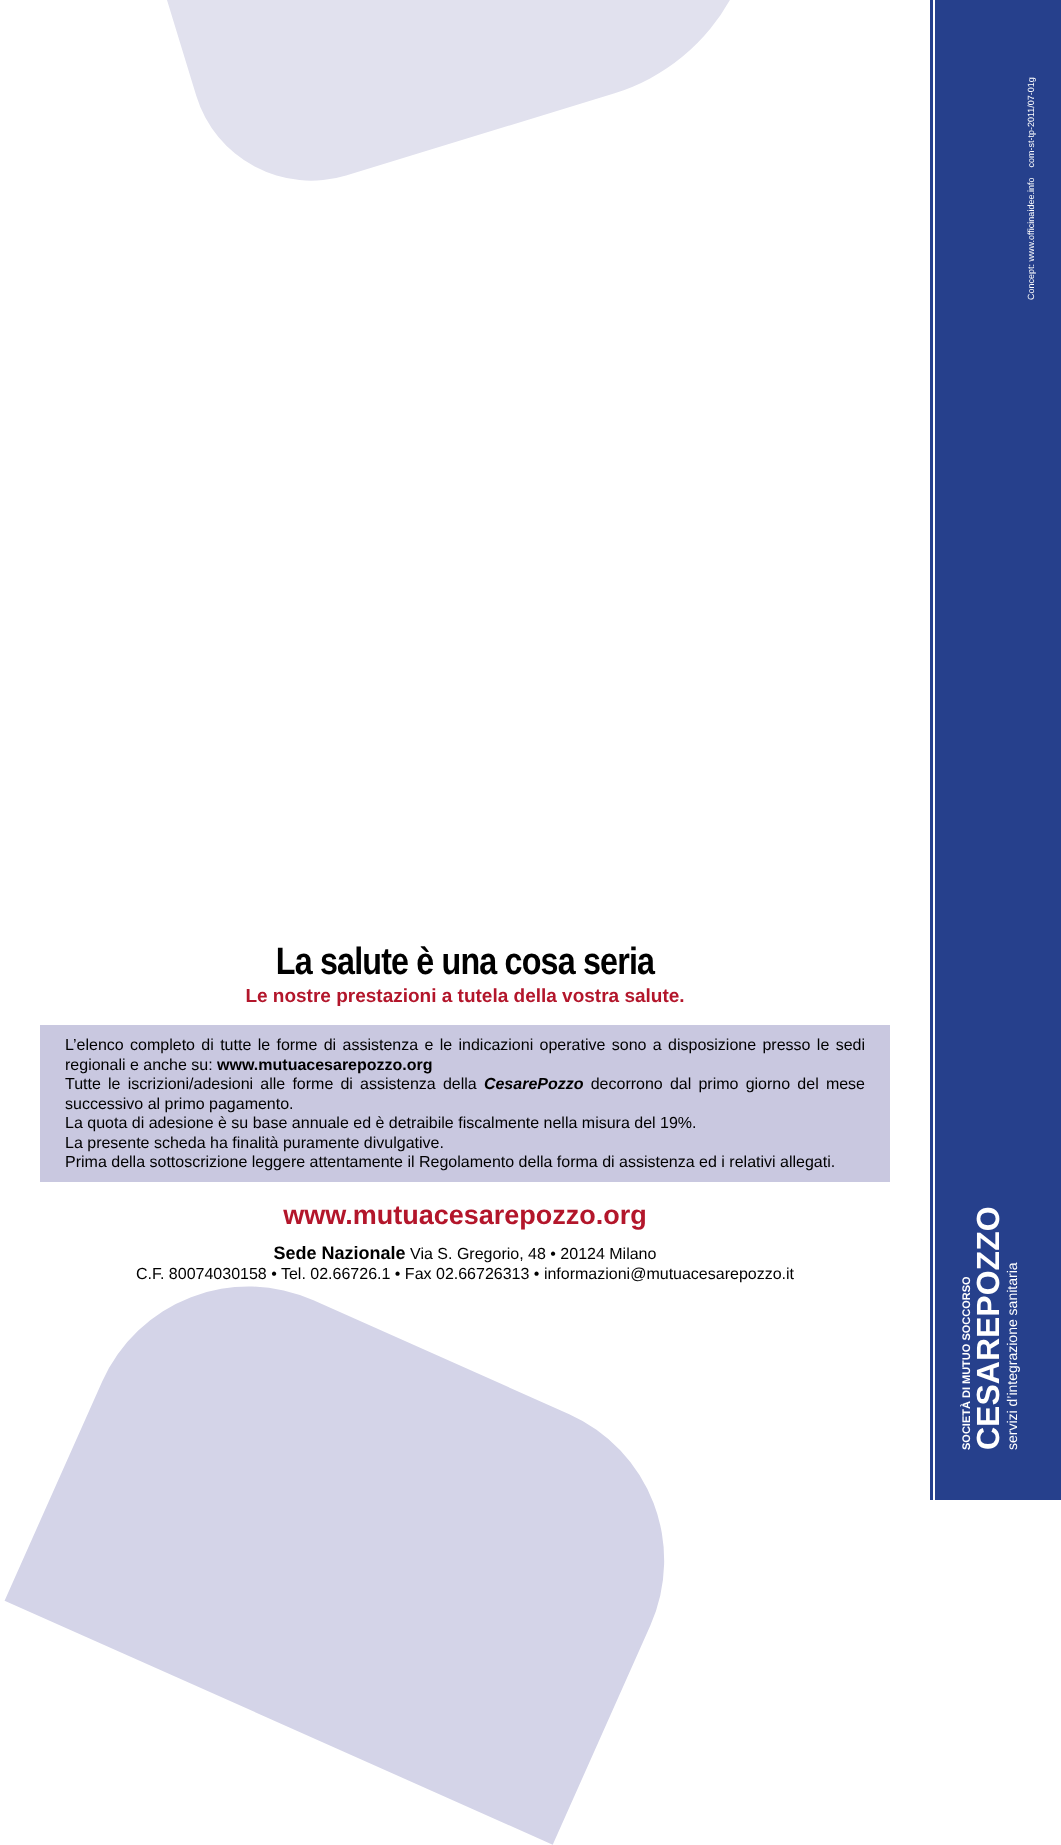La salute è una cosa seria
Le nostre prestazioni a tutela della vostra salute.
L’elenco completo di tutte le forme di assistenza e le indicazioni operative sono a disposizione presso le sedi regionali e anche su: www.mutuacesarepozzo.org
Tutte le iscrizioni/adesioni alle forme di assistenza della CesarePozzo decorrono dal primo giorno del mese successivo al primo pagamento.
La quota di adesione è su base annuale ed è detraibile fiscalmente nella misura del 19%.
La presente scheda ha finalità puramente divulgative.
Prima della sottoscrizione leggere attentamente il Regolamento della forma di assistenza ed i relativi allegati.
www.mutuacesarepozzo.org
Sede Nazionale Via S. Gregorio, 48 • 20124 Milano
C.F. 80074030158 • Tel. 02.66726.1 • Fax 02.66726313 • informazioni@mutuacesarepozzo.it
Concept: www.officinaidee.info com-st-tp-2011/07-01g
SOCIETÀ DI MUTUO SOCCORSO
CESAREPOZZO
servizi d’integrazione sanitaria